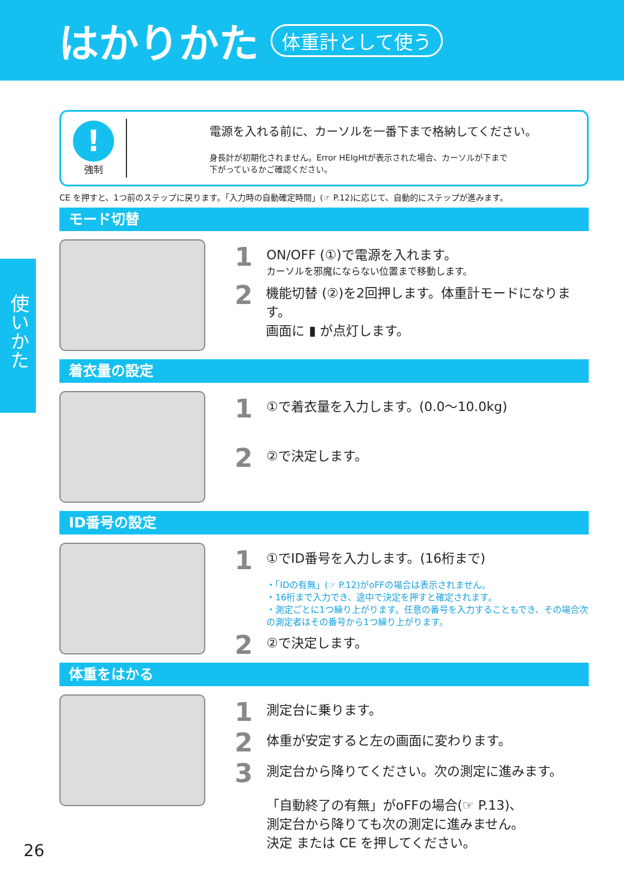はかりかた
体重計として使う
使いかた
!
強制
電源を入れる前に、カーソルを一番下まで格納してください。
身長計が初期化されません。Error HEIgHtが表示された場合、カーソルが下まで
下がっているかご確認ください。
CE を押すと、1つ前のステップに戻ります。「入力時の自動確定時間」(☞ P.12)に応じて、自動的にステップが進みます。
モード切替
1
ON/OFF (①)で電源を入れます。
カーソルを邪魔にならない位置まで移動します。
2
機能切替 (②)を2回押します。体重計モードになります。
画面に ▮ が点灯します。
着衣量の設定
1
①で着衣量を入力します。(0.0〜10.0kg)
2
②で決定します。
ID番号の設定
1
①でID番号を入力します。(16桁まで)
・「IDの有無」(☞ P.12)がoFFの場合は表示されません。
・16桁まで入力でき、途中で決定を押すと確定されます。
・測定ごとに1つ繰り上がります。任意の番号を入力することもでき、その場合次の測定者はその番号から1つ繰り上がります。
2
②で決定します。
体重をはかる
1
測定台に乗ります。
2
体重が安定すると左の画面に変わります。
3
測定台から降りてください。次の測定に進みます。
「自動終了の有無」がoFFの場合(☞ P.13)、
測定台から降りても次の測定に進みません。
決定 または CE を押してください。
26